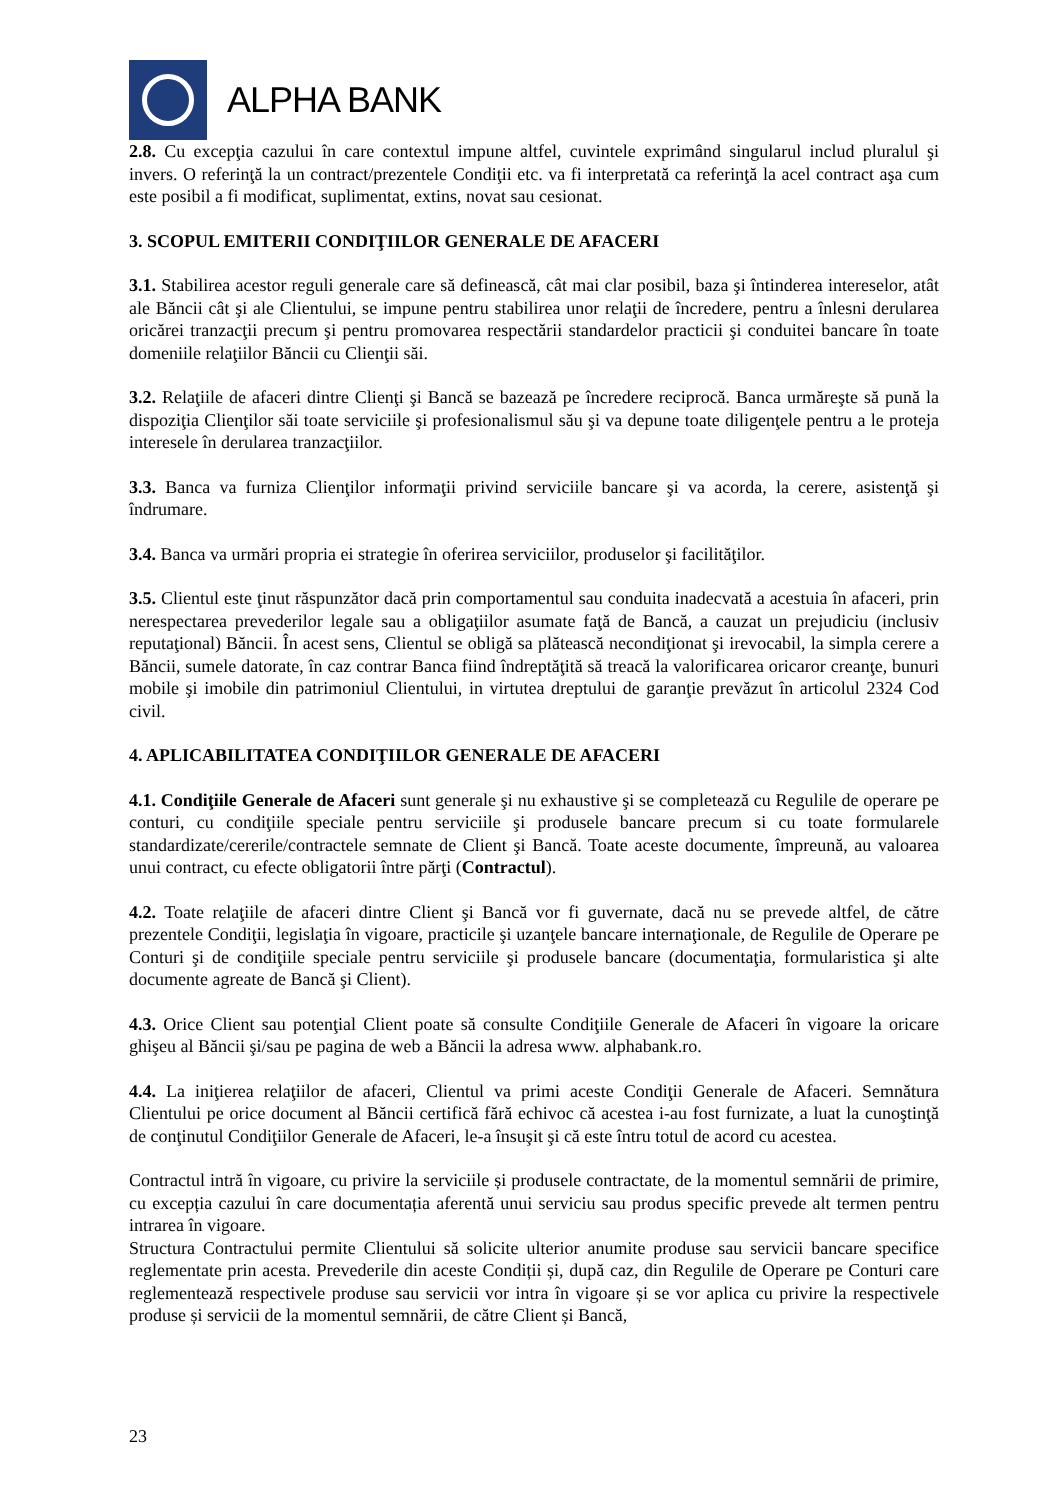ALPHA BANK
2.8. Cu excepţia cazului în care contextul impune altfel, cuvintele exprimând singularul includ pluralul şi invers. O referinţă la un contract/prezentele Condiţii etc. va fi interpretată ca referinţă la acel contract aşa cum este posibil a fi modificat, suplimentat, extins, novat sau cesionat.
3. SCOPUL EMITERII CONDIŢIILOR GENERALE DE AFACERI
3.1. Stabilirea acestor reguli generale care să definească, cât mai clar posibil, baza şi întinderea intereselor, atât ale Băncii cât şi ale Clientului, se impune pentru stabilirea unor relaţii de încredere, pentru a înlesni derularea oricărei tranzacţii precum şi pentru promovarea respectării standardelor practicii şi conduitei bancare în toate domeniile relaţiilor Băncii cu Clienţii săi.
3.2. Relaţiile de afaceri dintre Clienţi şi Bancă se bazează pe încredere reciprocă. Banca urmăreşte să pună la dispoziţia Clienţilor săi toate serviciile şi profesionalismul său şi va depune toate diligenţele pentru a le proteja interesele în derularea tranzacţiilor.
3.3. Banca va furniza Clienţilor informaţii privind serviciile bancare şi va acorda, la cerere, asistenţă şi îndrumare.
3.4. Banca va urmări propria ei strategie în oferirea serviciilor, produselor şi facilităţilor.
3.5. Clientul este ţinut răspunzător dacă prin comportamentul sau conduita inadecvată a acestuia în afaceri, prin nerespectarea prevederilor legale sau a obligaţiilor asumate faţă de Bancă, a cauzat un prejudiciu (inclusiv reputaţional) Băncii. În acest sens, Clientul se obligă sa plătească necondiţionat şi irevocabil, la simpla cerere a Băncii, sumele datorate, în caz contrar Banca fiind îndreptăţită să treacă la valorificarea oricaror creanţe, bunuri mobile şi imobile din patrimoniul Clientului, in virtutea dreptului de garanţie prevăzut în articolul 2324 Cod civil.
4. APLICABILITATEA CONDIŢIILOR GENERALE DE AFACERI
4.1. Condiţiile Generale de Afaceri sunt generale şi nu exhaustive şi se completează cu Regulile de operare pe conturi, cu condiţiile speciale pentru serviciile şi produsele bancare precum si cu toate formularele standardizate/cererile/contractele semnate de Client şi Bancă. Toate aceste documente, împreună, au valoarea unui contract, cu efecte obligatorii între părţi (Contractul).
4.2. Toate relaţiile de afaceri dintre Client şi Bancă vor fi guvernate, dacă nu se prevede altfel, de către prezentele Condiţii, legislaţia în vigoare, practicile şi uzanţele bancare internaţionale, de Regulile de Operare pe Conturi şi de condiţiile speciale pentru serviciile şi produsele bancare (documentaţia, formularistica şi alte documente agreate de Bancă şi Client).
4.3. Orice Client sau potenţial Client poate să consulte Condiţiile Generale de Afaceri în vigoare la oricare ghişeu al Băncii şi/sau pe pagina de web a Băncii la adresa www. alphabank.ro.
4.4. La iniţierea relaţiilor de afaceri, Clientul va primi aceste Condiţii Generale de Afaceri. Semnătura Clientului pe orice document al Băncii certifică fără echivoc că acestea i-au fost furnizate, a luat la cunoştinţă de conţinutul Condiţiilor Generale de Afaceri, le-a însuşit şi că este întru totul de acord cu acestea.
Contractul intră în vigoare, cu privire la serviciile și produsele contractate, de la momentul semnării de primire, cu excepția cazului în care documentația aferentă unui serviciu sau produs specific prevede alt termen pentru intrarea în vigoare.
Structura Contractului permite Clientului să solicite ulterior anumite produse sau servicii bancare specifice reglementate prin acesta. Prevederile din aceste Condiții și, după caz, din Regulile de Operare pe Conturi care reglementează respectivele produse sau servicii vor intra în vigoare și se vor aplica cu privire la respectivele produse și servicii de la momentul semnării, de către Client și Bancă,
23